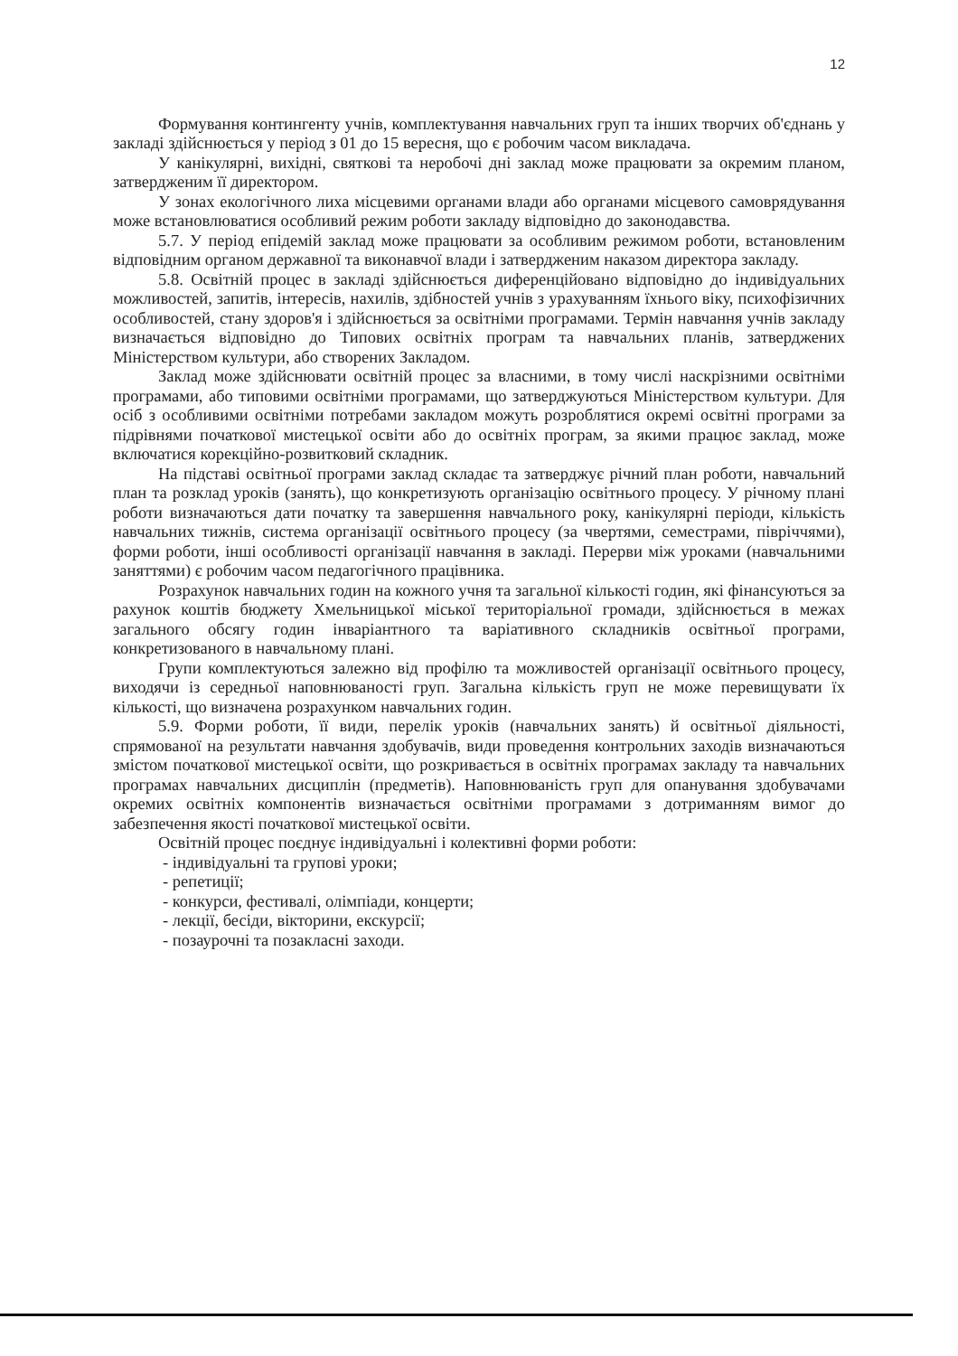12
Формування контингенту учнів, комплектування навчальних груп та інших творчих об'єднань у закладі здійснюється у період з 01 до 15 вересня, що є робочим часом викладача.
У канікулярні, вихідні, святкові та неробочі дні заклад може працювати за окремим планом, затвердженим її директором.
У зонах екологічного лиха місцевими органами влади або органами місцевого самоврядування може встановлюватися особливий режим роботи закладу відповідно до законодавства.
5.7. У період епідемій заклад може працювати за особливим режимом роботи, встановленим відповідним органом державної та виконавчої влади і затвердженим наказом директора закладу.
5.8. Освітній процес в закладі здійснюється диференційовано відповідно до індивідуальних можливостей, запитів, інтересів, нахилів, здібностей учнів з урахуванням їхнього віку, психофізичних особливостей, стану здоров'я і здійснюється за освітніми програмами. Термін навчання учнів закладу визначається відповідно до Типових освітніх програм та навчальних планів, затверджених Міністерством культури, або створених Закладом.
Заклад може здійснювати освітній процес за власними, в тому числі наскрізними освітніми програмами, або типовими освітніми програмами, що затверджуються Міністерством культури. Для осіб з особливими освітніми потребами закладом можуть розроблятися окремі освітні програми за підрівнями початкової мистецької освіти або до освітніх програм, за якими працює заклад, може включатися корекційно-розвитковий складник.
На підставі освітньої програми заклад складає та затверджує річний план роботи, навчальний план та розклад уроків (занять), що конкретизують організацію освітнього процесу. У річному плані роботи визначаються дати початку та завершення навчального року, канікулярні періоди, кількість навчальних тижнів, система організації освітнього процесу (за чвертями, семестрами, півріччями), форми роботи, інші особливості організації навчання в закладі. Перерви між уроками (навчальними заняттями) є робочим часом педагогічного працівника.
Розрахунок навчальних годин на кожного учня та загальної кількості годин, які фінансуються за рахунок коштів бюджету Хмельницької міської територіальної громади, здійснюється в межах загального обсягу годин інваріантного та варіативного складників освітньої програми, конкретизованого в навчальному плані.
Групи комплектуються залежно від профілю та можливостей організації освітнього процесу, виходячи із середньої наповнюваності груп. Загальна кількість груп не може перевищувати їх кількості, що визначена розрахунком навчальних годин.
5.9. Форми роботи, її види, перелік уроків (навчальних занять) й освітньої діяльності, спрямованої на результати навчання здобувачів, види проведення контрольних заходів визначаються змістом початкової мистецької освіти, що розкривається в освітніх програмах закладу та навчальних програмах навчальних дисциплін (предметів). Наповнюваність груп для опанування здобувачами окремих освітніх компонентів визначається освітніми програмами з дотриманням вимог до забезпечення якості початкової мистецької освіти.
Освітній процес поєднує індивідуальні і колективні форми роботи:
- індивідуальні та групові уроки;
- репетиції;
- конкурси, фестивалі, олімпіади, концерти;
- лекції, бесіди, вікторини, екскурсії;
- позаурочні та позакласні заходи.